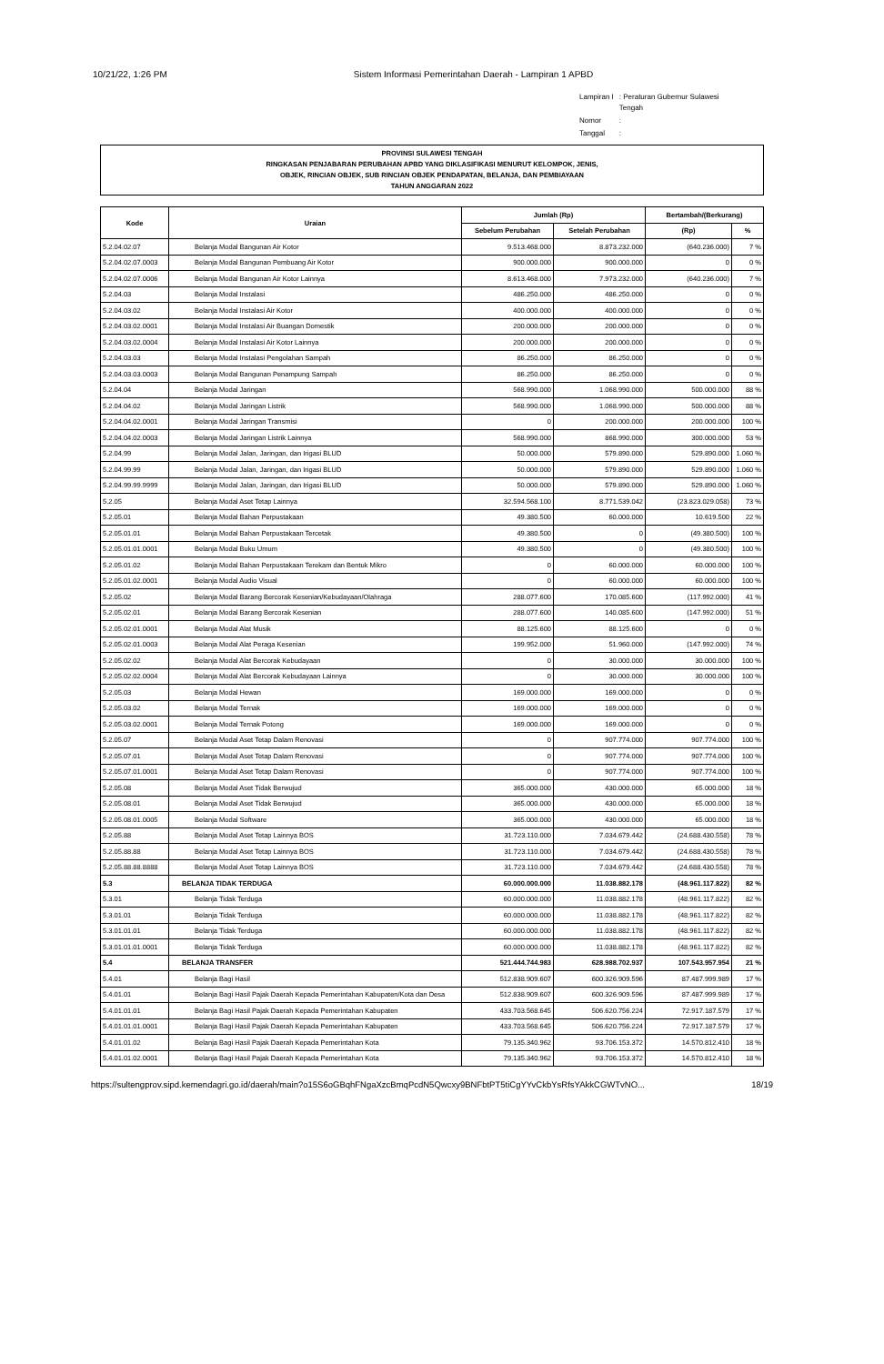10/21/22, 1:26 PM Sistem Informasi Pemerintahan Daerah - Lampiran 1 APBD
| Lampiran I | : Peraturan Gubernur Sulawesi Tengah |
| Nomor | : |
| Tanggal | : |
PROVINSI SULAWESI TENGAH
RINGKASAN PENJABARAN PERUBAHAN APBD YANG DIKLASIFIKASI MENURUT KELOMPOK, JENIS,
OBJEK, RINCIAN OBJEK, SUB RINCIAN OBJEK PENDAPATAN, BELANJA, DAN PEMBIAYAAN
TAHUN ANGGARAN 2022
| Kode | Uraian | Jumlah (Rp) | | Bertambah/(Berkurang) | |
| --- | --- | --- | --- | --- | --- |
| | | Sebelum Perubahan | Setelah Perubahan | (Rp) | % |
| 5.2.04.02.07 | Belanja Modal Bangunan Air Kotor | 9.513.468.000 | 8.873.232.000 | (640.236.000) | 7 % |
| 5.2.04.02.07.0003 | Belanja Modal Bangunan Pembuang Air Kotor | 900.000.000 | 900.000.000 | 0 | 0 % |
| 5.2.04.02.07.0006 | Belanja Modal Bangunan Air Kotor Lainnya | 8.613.468.000 | 7.973.232.000 | (640.236.000) | 7 % |
| 5.2.04.03 | Belanja Modal Instalasi | 486.250.000 | 486.250.000 | 0 | 0 % |
| 5.2.04.03.02 | Belanja Modal Instalasi Air Kotor | 400.000.000 | 400.000.000 | 0 | 0 % |
| 5.2.04.03.02.0001 | Belanja Modal Instalasi Air Buangan Domestik | 200.000.000 | 200.000.000 | 0 | 0 % |
| 5.2.04.03.02.0004 | Belanja Modal Instalasi Air Kotor Lainnya | 200.000.000 | 200.000.000 | 0 | 0 % |
| 5.2.04.03.03 | Belanja Modal Instalasi Pengolahan Sampah | 86.250.000 | 86.250.000 | 0 | 0 % |
| 5.2.04.03.03.0003 | Belanja Modal Bangunan Penampung Sampah | 86.250.000 | 86.250.000 | 0 | 0 % |
| 5.2.04.04 | Belanja Modal Jaringan | 568.990.000 | 1.068.990.000 | 500.000.000 | 88 % |
| 5.2.04.04.02 | Belanja Modal Jaringan Listrik | 568.990.000 | 1.068.990.000 | 500.000.000 | 88 % |
| 5.2.04.04.02.0001 | Belanja Modal Jaringan Transmisi | 0 | 200.000.000 | 200.000.000 | 100 % |
| 5.2.04.04.02.0003 | Belanja Modal Jaringan Listrik Lainnya | 568.990.000 | 868.990.000 | 300.000.000 | 53 % |
| 5.2.04.99 | Belanja Modal Jalan, Jaringan, dan Irigasi BLUD | 50.000.000 | 579.890.000 | 529.890.000 | 1.060 % |
| 5.2.04.99.99 | Belanja Modal Jalan, Jaringan, dan Irigasi BLUD | 50.000.000 | 579.890.000 | 529.890.000 | 1.060 % |
| 5.2.04.99.99.9999 | Belanja Modal Jalan, Jaringan, dan Irigasi BLUD | 50.000.000 | 579.890.000 | 529.890.000 | 1.060 % |
| 5.2.05 | Belanja Modal Aset Tetap Lainnya | 32.594.568.100 | 8.771.539.042 | (23.823.029.058) | 73 % |
| 5.2.05.01 | Belanja Modal Bahan Perpustakaan | 49.380.500 | 60.000.000 | 10.619.500 | 22 % |
| 5.2.05.01.01 | Belanja Modal Bahan Perpustakaan Tercetak | 49.380.500 | 0 | (49.380.500) | 100 % |
| 5.2.05.01.01.0001 | Belanja Modal Buku Umum | 49.380.500 | 0 | (49.380.500) | 100 % |
| 5.2.05.01.02 | Belanja Modal Bahan Perpustakaan Terekam dan Bentuk Mikro | 0 | 60.000.000 | 60.000.000 | 100 % |
| 5.2.05.01.02.0001 | Belanja Modal Audio Visual | 0 | 60.000.000 | 60.000.000 | 100 % |
| 5.2.05.02 | Belanja Modal Barang Bercorak Kesenian/Kebudayaan/Olahraga | 288.077.600 | 170.085.600 | (117.992.000) | 41 % |
| 5.2.05.02.01 | Belanja Modal Barang Bercorak Kesenian | 288.077.600 | 140.085.600 | (147.992.000) | 51 % |
| 5.2.05.02.01.0001 | Belanja Modal Alat Musik | 88.125.600 | 88.125.600 | 0 | 0 % |
| 5.2.05.02.01.0003 | Belanja Modal Alat Peraga Kesenian | 199.952.000 | 51.960.000 | (147.992.000) | 74 % |
| 5.2.05.02.02 | Belanja Modal Alat Bercorak Kebudayaan | 0 | 30.000.000 | 30.000.000 | 100 % |
| 5.2.05.02.02.0004 | Belanja Modal Alat Bercorak Kebudayaan Lainnya | 0 | 30.000.000 | 30.000.000 | 100 % |
| 5.2.05.03 | Belanja Modal Hewan | 169.000.000 | 169.000.000 | 0 | 0 % |
| 5.2.05.03.02 | Belanja Modal Ternak | 169.000.000 | 169.000.000 | 0 | 0 % |
| 5.2.05.03.02.0001 | Belanja Modal Ternak Potong | 169.000.000 | 169.000.000 | 0 | 0 % |
| 5.2.05.07 | Belanja Modal Aset Tetap Dalam Renovasi | 0 | 907.774.000 | 907.774.000 | 100 % |
| 5.2.05.07.01 | Belanja Modal Aset Tetap Dalam Renovasi | 0 | 907.774.000 | 907.774.000 | 100 % |
| 5.2.05.07.01.0001 | Belanja Modal Aset Tetap Dalam Renovasi | 0 | 907.774.000 | 907.774.000 | 100 % |
| 5.2.05.08 | Belanja Modal Aset Tidak Berwujud | 365.000.000 | 430.000.000 | 65.000.000 | 18 % |
| 5.2.05.08.01 | Belanja Modal Aset Tidak Berwujud | 365.000.000 | 430.000.000 | 65.000.000 | 18 % |
| 5.2.05.08.01.0005 | Belanja Modal Software | 365.000.000 | 430.000.000 | 65.000.000 | 18 % |
| 5.2.05.88 | Belanja Modal Aset Tetap Lainnya BOS | 31.723.110.000 | 7.034.679.442 | (24.688.430.558) | 78 % |
| 5.2.05.88.88 | Belanja Modal Aset Tetap Lainnya BOS | 31.723.110.000 | 7.034.679.442 | (24.688.430.558) | 78 % |
| 5.2.05.88.88.8888 | Belanja Modal Aset Tetap Lainnya BOS | 31.723.110.000 | 7.034.679.442 | (24.688.430.558) | 78 % |
| 5.3 | BELANJA TIDAK TERDUGA | 60.000.000.000 | 11.038.882.178 | (48.961.117.822) | 82 % |
| 5.3.01 | Belanja Tidak Terduga | 60.000.000.000 | 11.038.882.178 | (48.961.117.822) | 82 % |
| 5.3.01.01 | Belanja Tidak Terduga | 60.000.000.000 | 11.038.882.178 | (48.961.117.822) | 82 % |
| 5.3.01.01.01 | Belanja Tidak Terduga | 60.000.000.000 | 11.038.882.178 | (48.961.117.822) | 82 % |
| 5.3.01.01.01.0001 | Belanja Tidak Terduga | 60.000.000.000 | 11.038.882.178 | (48.961.117.822) | 82 % |
| 5.4 | BELANJA TRANSFER | 521.444.744.983 | 628.988.702.937 | 107.543.957.954 | 21 % |
| 5.4.01 | Belanja Bagi Hasil | 512.838.909.607 | 600.326.909.596 | 87.487.999.989 | 17 % |
| 5.4.01.01 | Belanja Bagi Hasil Pajak Daerah Kepada Pemerintahan Kabupaten/Kota dan Desa | 512.838.909.607 | 600.326.909.596 | 87.487.999.989 | 17 % |
| 5.4.01.01.01 | Belanja Bagi Hasil Pajak Daerah Kepada Pemerintahan Kabupaten | 433.703.568.645 | 506.620.756.224 | 72.917.187.579 | 17 % |
| 5.4.01.01.01.0001 | Belanja Bagi Hasil Pajak Daerah Kepada Pemerintahan Kabupaten | 433.703.568.645 | 506.620.756.224 | 72.917.187.579 | 17 % |
| 5.4.01.01.02 | Belanja Bagi Hasil Pajak Daerah Kepada Pemerintahan Kota | 79.135.340.962 | 93.706.153.372 | 14.570.812.410 | 18 % |
| 5.4.01.01.02.0001 | Belanja Bagi Hasil Pajak Daerah Kepada Pemerintahan Kota | 79.135.340.962 | 93.706.153.372 | 14.570.812.410 | 18 % |
https://sultengprov.sipd.kemendagri.go.id/daerah/main?o15S6oGBqhFNgaXzcBmqPcdN5Qwcxy9BNFbtPT5tiCgYYvCkbYsRfsYAkkCGWTvNO... 18/19